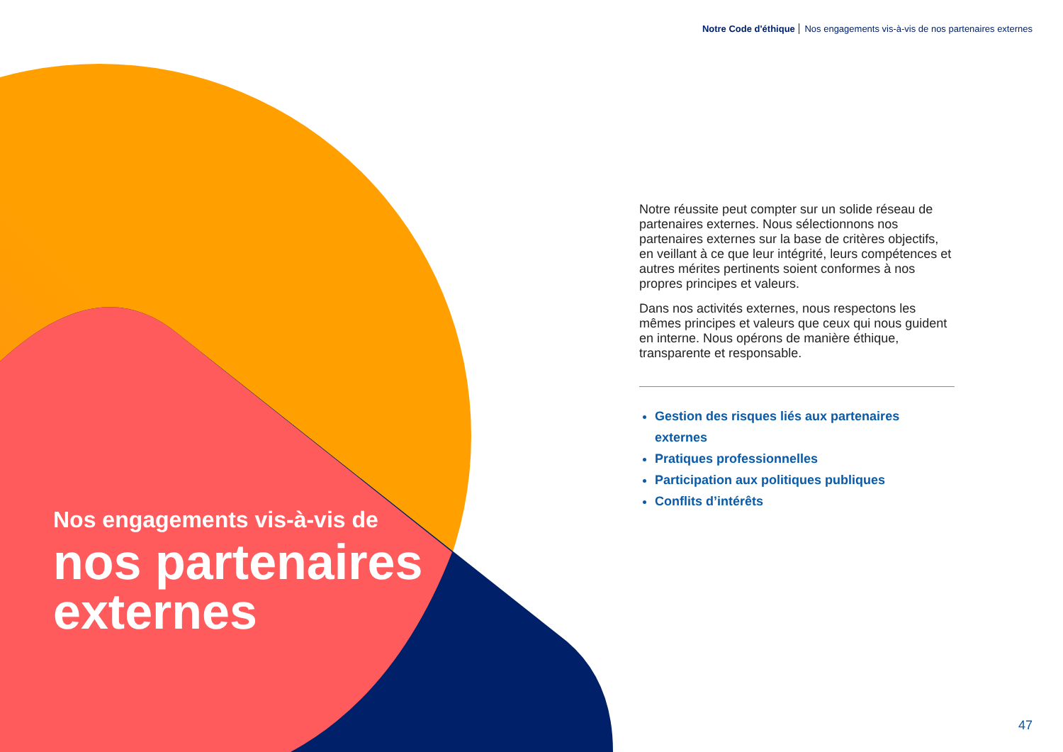Notre Code d'éthique Nos engagements vis-à-vis de nos partenaires externes
Nos engagements vis-à-vis de
nos partenaires
externes
Notre réussite peut compter sur un solide réseau de partenaires externes. Nous sélectionnons nos partenaires externes sur la base de critères objectifs, en veillant à ce que leur intégrité, leurs compétences et autres mérites pertinents soient conformes à nos propres principes et valeurs.
Dans nos activités externes, nous respectons les mêmes principes et valeurs que ceux qui nous guident en interne. Nous opérons de manière éthique, transparente et responsable.
Gestion des risques liés aux partenaires externes
Pratiques professionnelles
Participation aux politiques publiques
Conflits d’intérêts
47